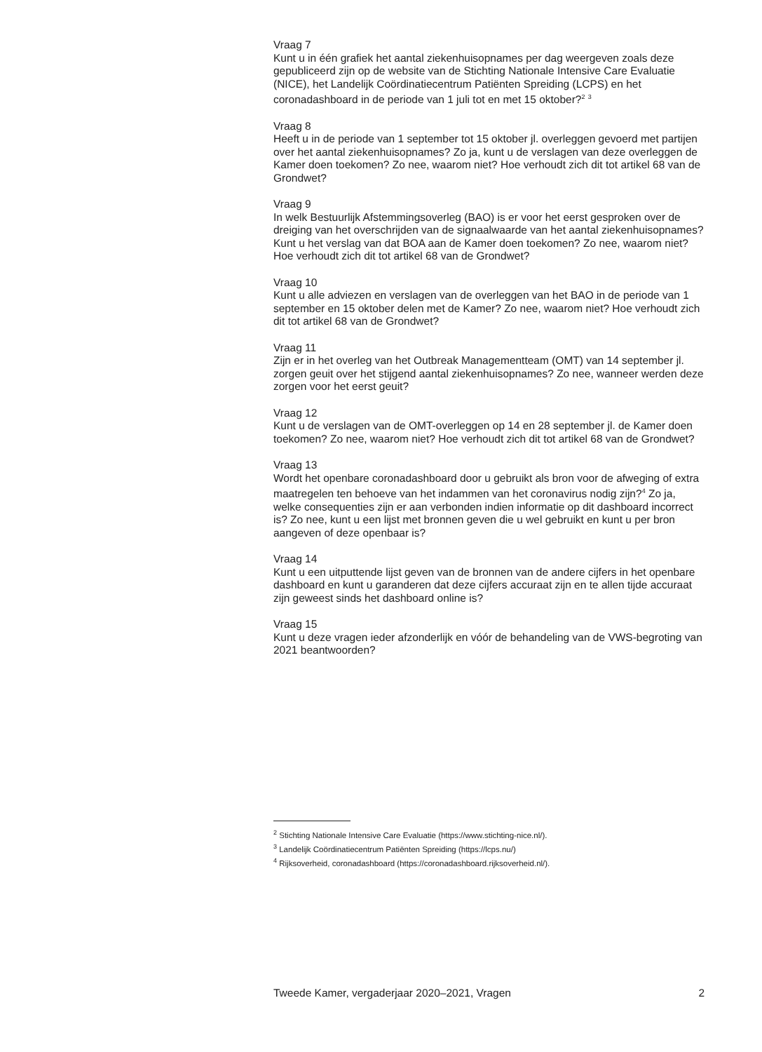Vraag 7
Kunt u in één grafiek het aantal ziekenhuisopnames per dag weergeven zoals deze gepubliceerd zijn op de website van de Stichting Nationale Intensive Care Evaluatie (NICE), het Landelijk Coördinatiecentrum Patiënten Spreiding (LCPS) en het coronadashboard in de periode van 1 juli tot en met 15 oktober?<sup>2</sup> <sup>3</sup>
Vraag 8
Heeft u in de periode van 1 september tot 15 oktober jl. overleggen gevoerd met partijen over het aantal ziekenhuisopnames? Zo ja, kunt u de verslagen van deze overleggen de Kamer doen toekomen? Zo nee, waarom niet? Hoe verhoudt zich dit tot artikel 68 van de Grondwet?
Vraag 9
In welk Bestuurlijk Afstemmingsoverleg (BAO) is er voor het eerst gesproken over de dreiging van het overschrijden van de signaalwaarde van het aantal ziekenhuisopnames? Kunt u het verslag van dat BOA aan de Kamer doen toekomen? Zo nee, waarom niet? Hoe verhoudt zich dit tot artikel 68 van de Grondwet?
Vraag 10
Kunt u alle adviezen en verslagen van de overleggen van het BAO in de periode van 1 september en 15 oktober delen met de Kamer? Zo nee, waarom niet? Hoe verhoudt zich dit tot artikel 68 van de Grondwet?
Vraag 11
Zijn er in het overleg van het Outbreak Managementteam (OMT) van 14 september jl. zorgen geuit over het stijgend aantal ziekenhuisopnames? Zo nee, wanneer werden deze zorgen voor het eerst geuit?
Vraag 12
Kunt u de verslagen van de OMT-overleggen op 14 en 28 september jl. de Kamer doen toekomen? Zo nee, waarom niet? Hoe verhoudt zich dit tot artikel 68 van de Grondwet?
Vraag 13
Wordt het openbare coronadashboard door u gebruikt als bron voor de afweging of extra maatregelen ten behoeve van het indammen van het coronavirus nodig zijn?<sup>4</sup> Zo ja, welke consequenties zijn er aan verbonden indien informatie op dit dashboard incorrect is? Zo nee, kunt u een lijst met bronnen geven die u wel gebruikt en kunt u per bron aangeven of deze openbaar is?
Vraag 14
Kunt u een uitputtende lijst geven van de bronnen van de andere cijfers in het openbare dashboard en kunt u garanderen dat deze cijfers accuraat zijn en te allen tijde accuraat zijn geweest sinds het dashboard online is?
Vraag 15
Kunt u deze vragen ieder afzonderlijk en vóór de behandeling van de VWS-begroting van 2021 beantwoorden?
<sup>2</sup> Stichting Nationale Intensive Care Evaluatie (https://www.stichting-nice.nl/).
<sup>3</sup> Landelijk Coördinatiecentrum Patiënten Spreiding (https://lcps.nu/)
<sup>4</sup> Rijksoverheid, coronadashboard (https://coronadashboard.rijksoverheid.nl/).
Tweede Kamer, vergaderjaar 2020–2021, Vragen 2